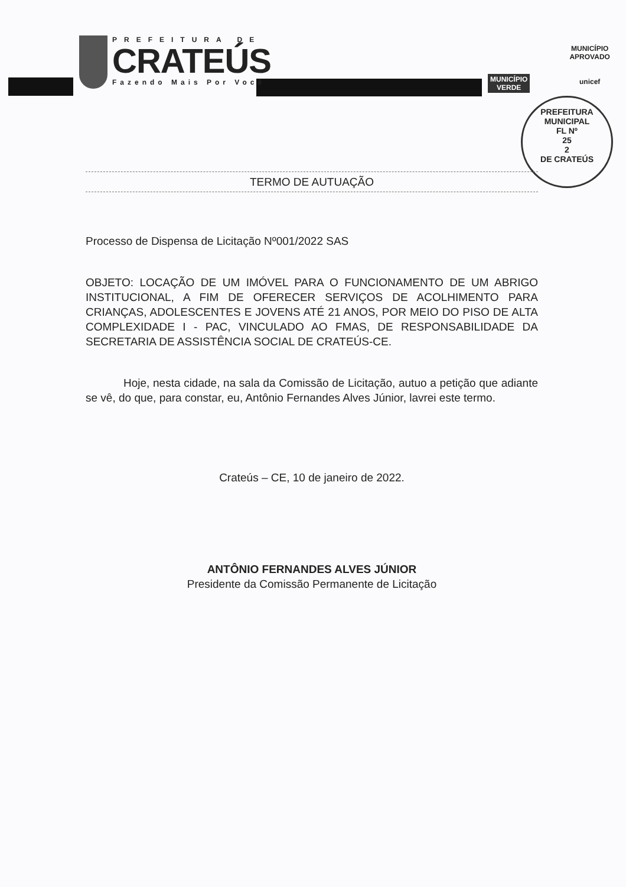PREFEITURA DE
CRATEÚS
Fazendo Mais Por Você
MUNICÍPIO
VERDE
MUNICÍPIO APROVADO
unicef
PREFEITURA MUNICIPAL
FL Nº
25
2
DE CRATEÚS
TERMO DE AUTUAÇÃO
Processo de Dispensa de Licitação Nº001/2022 SAS
OBJETO: LOCAÇÃO DE UM IMÓVEL PARA O FUNCIONAMENTO DE UM ABRIGO INSTITUCIONAL, A FIM DE OFERECER SERVIÇOS DE ACOLHIMENTO PARA CRIANÇAS, ADOLESCENTES E JOVENS ATÉ 21 ANOS, POR MEIO DO PISO DE ALTA COMPLEXIDADE I - PAC, VINCULADO AO FMAS, DE RESPONSABILIDADE DA SECRETARIA DE ASSISTÊNCIA SOCIAL DE CRATEÚS-CE.
Hoje, nesta cidade, na sala da Comissão de Licitação, autuo a petição que adiante se vê, do que, para constar, eu, Antônio Fernandes Alves Júnior, lavrei este termo.
Crateús – CE, 10 de janeiro de 2022.
ANTÔNIO FERNANDES ALVES JÚNIOR
Presidente da Comissão Permanente de Licitação